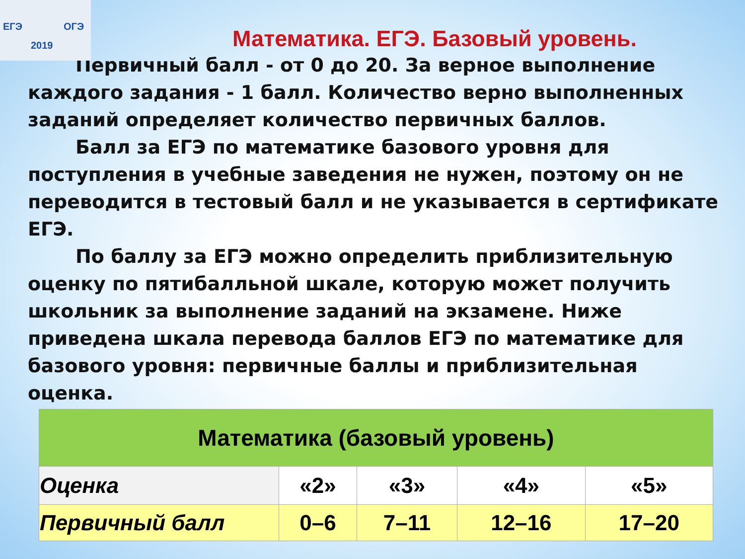ЕГЭ ОГЭ
2019
Математика. ЕГЭ. Базовый уровень.
Первичный балл - от 0 до 20. За верное выполнение каждого задания - 1 балл. Количество верно выполненных заданий определяет количество первичных баллов.
Балл за ЕГЭ по математике базового уровня для поступления в учебные заведения не нужен, поэтому он не переводится в тестовый балл и не указывается в сертификате ЕГЭ.
По баллу за ЕГЭ можно определить приблизительную оценку по пятибалльной шкале, которую может получить школьник за выполнение заданий на экзамене. Ниже приведена шкала перевода баллов ЕГЭ по математике для базового уровня: первичные баллы и приблизительная оценка.
| Математика (базовый уровень) | | | | |
| --- | --- | --- | --- | --- |
| Оценка | «2» | «3» | «4» | «5» |
| Первичный балл | 0–6 | 7–11 | 12–16 | 17–20 |